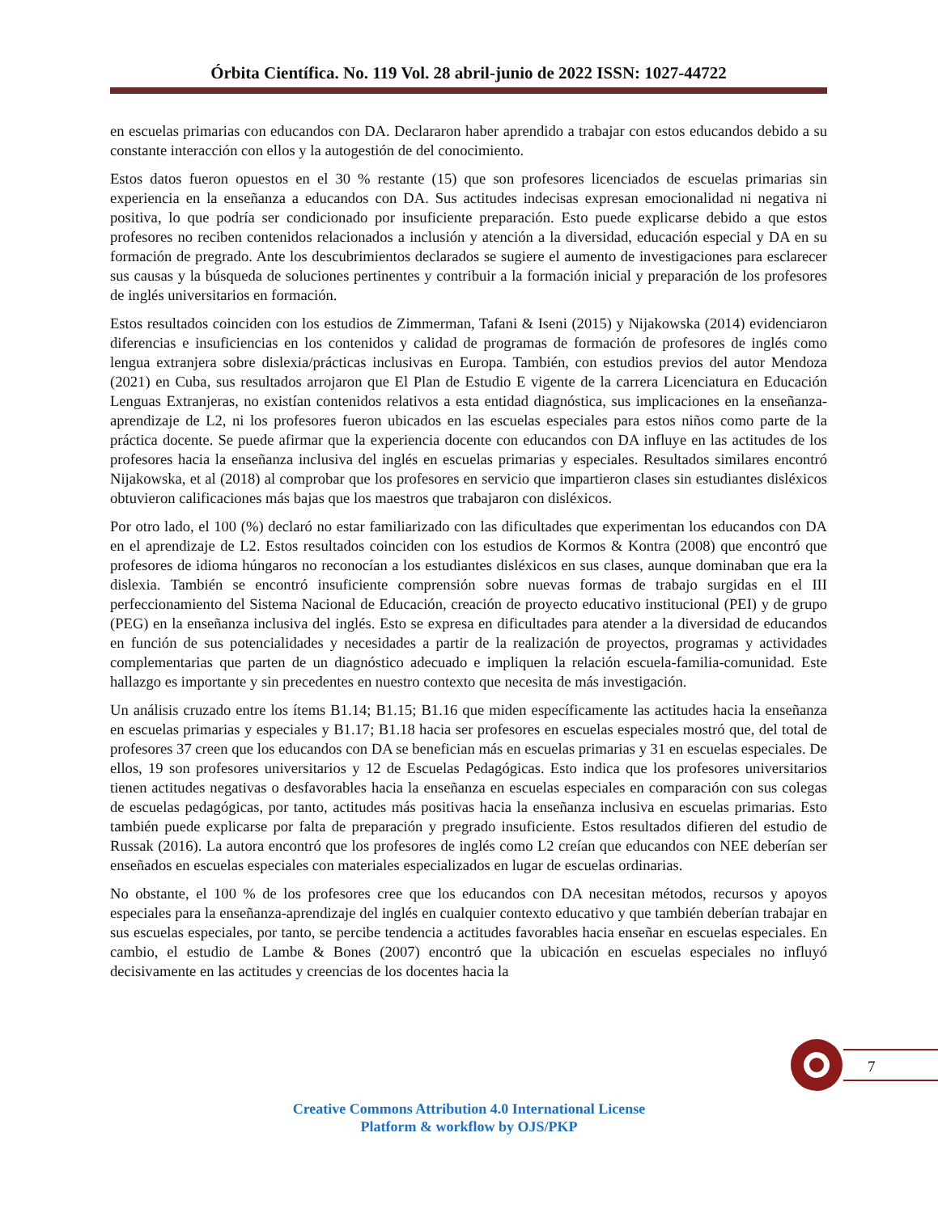Órbita Científica. No. 119 Vol. 28 abril-junio de 2022 ISSN: 1027-44722
en escuelas primarias con educandos con DA. Declararon haber aprendido a trabajar con estos educandos debido a su constante interacción con ellos y la autogestión de del conocimiento.
Estos datos fueron opuestos en el 30 % restante (15) que son profesores licenciados de escuelas primarias sin experiencia en la enseñanza a educandos con DA. Sus actitudes indecisas expresan emocionalidad ni negativa ni positiva, lo que podría ser condicionado por insuficiente preparación. Esto puede explicarse debido a que estos profesores no reciben contenidos relacionados a inclusión y atención a la diversidad, educación especial y DA en su formación de pregrado. Ante los descubrimientos declarados se sugiere el aumento de investigaciones para esclarecer sus causas y la búsqueda de soluciones pertinentes y contribuir a la formación inicial y preparación de los profesores de inglés universitarios en formación.
Estos resultados coinciden con los estudios de Zimmerman, Tafani & Iseni (2015) y Nijakowska (2014) evidenciaron diferencias e insuficiencias en los contenidos y calidad de programas de formación de profesores de inglés como lengua extranjera sobre dislexia/prácticas inclusivas en Europa. También, con estudios previos del autor Mendoza (2021) en Cuba, sus resultados arrojaron que El Plan de Estudio E vigente de la carrera Licenciatura en Educación Lenguas Extranjeras, no existían contenidos relativos a esta entidad diagnóstica, sus implicaciones en la enseñanza-aprendizaje de L2, ni los profesores fueron ubicados en las escuelas especiales para estos niños como parte de la práctica docente. Se puede afirmar que la experiencia docente con educandos con DA influye en las actitudes de los profesores hacia la enseñanza inclusiva del inglés en escuelas primarias y especiales. Resultados similares encontró Nijakowska, et al (2018) al comprobar que los profesores en servicio que impartieron clases sin estudiantes disléxicos obtuvieron calificaciones más bajas que los maestros que trabajaron con disléxicos.
Por otro lado, el 100 (%) declaró no estar familiarizado con las dificultades que experimentan los educandos con DA en el aprendizaje de L2. Estos resultados coinciden con los estudios de Kormos & Kontra (2008) que encontró que profesores de idioma húngaros no reconocían a los estudiantes disléxicos en sus clases, aunque dominaban que era la dislexia. También se encontró insuficiente comprensión sobre nuevas formas de trabajo surgidas en el III perfeccionamiento del Sistema Nacional de Educación, creación de proyecto educativo institucional (PEI) y de grupo (PEG) en la enseñanza inclusiva del inglés. Esto se expresa en dificultades para atender a la diversidad de educandos en función de sus potencialidades y necesidades a partir de la realización de proyectos, programas y actividades complementarias que parten de un diagnóstico adecuado e impliquen la relación escuela-familia-comunidad. Este hallazgo es importante y sin precedentes en nuestro contexto que necesita de más investigación.
Un análisis cruzado entre los ítems B1.14; B1.15; B1.16 que miden específicamente las actitudes hacia la enseñanza en escuelas primarias y especiales y B1.17; B1.18 hacia ser profesores en escuelas especiales mostró que, del total de profesores 37 creen que los educandos con DA se benefician más en escuelas primarias y 31 en escuelas especiales. De ellos, 19 son profesores universitarios y 12 de Escuelas Pedagógicas. Esto indica que los profesores universitarios tienen actitudes negativas o desfavorables hacia la enseñanza en escuelas especiales en comparación con sus colegas de escuelas pedagógicas, por tanto, actitudes más positivas hacia la enseñanza inclusiva en escuelas primarias. Esto también puede explicarse por falta de preparación y pregrado insuficiente. Estos resultados difieren del estudio de Russak (2016). La autora encontró que los profesores de inglés como L2 creían que educandos con NEE deberían ser enseñados en escuelas especiales con materiales especializados en lugar de escuelas ordinarias.
No obstante, el 100 % de los profesores cree que los educandos con DA necesitan métodos, recursos y apoyos especiales para la enseñanza-aprendizaje del inglés en cualquier contexto educativo y que también deberían trabajar en sus escuelas especiales, por tanto, se percibe tendencia a actitudes favorables hacia enseñar en escuelas especiales. En cambio, el estudio de Lambe & Bones (2007) encontró que la ubicación en escuelas especiales no influyó decisivamente en las actitudes y creencias de los docentes hacia la
7
Creative Commons Attribution 4.0 International License
Platform & workflow by OJS/PKP